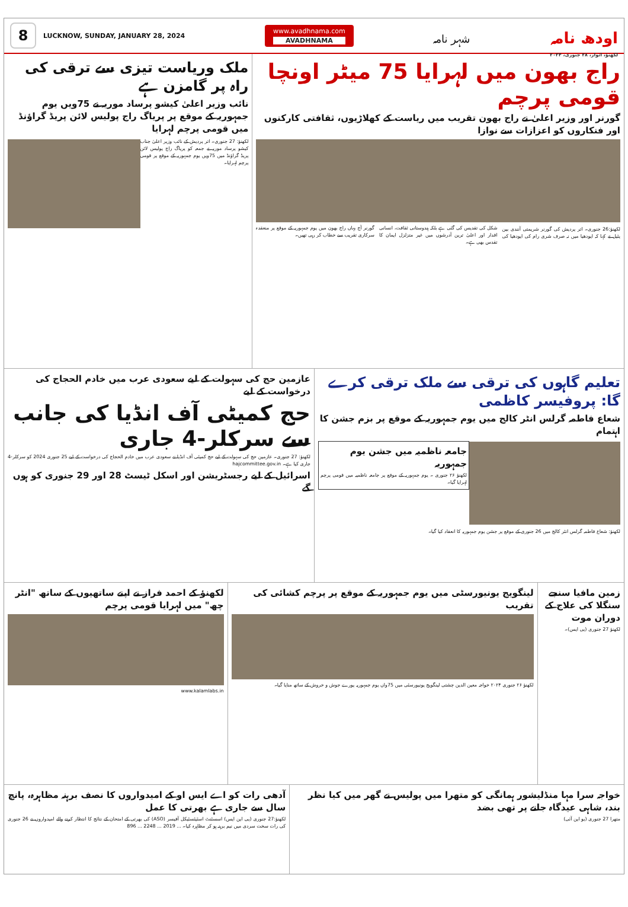8
LUCKNOW, SUNDAY, JANUARY 28, 2024
www.avadhnama.com
AVADHNAMA
شہر نامہ
اودھ نامہ
لکھنؤ، اتوار، ۲۸ جنوری، ۲۰۲۴
راج بھون میں لہرایا 75 میٹر اونچا قومی پرچم
گورنر اور وزیر اعلیٰ نے راج بھون تقریب میں ریاست کے کھلاڑیوں، ثقافتی کارکنوں اور فنکاروں کو اعزازات سے نوازا
لکھنؤ:26 جنوری۔ اتر پردیش کی گورنر شریمتی آنندی بین پٹیل نے کہا کہ ایودھیا میں نہ صرف شری رام کی ایودھیا کی شکل کی تقدیس کی گئی ہے بلکہ ہندوستانی ثقافت، انسانی اقدار اور اعلیٰ ترین آدرشوں میں غیر متزلزل ایمان کا تقدس بھی ہے۔
گورنر آج یہاں راج بھون میں یوم جمہوریہ کے موقع پر منعقدہ سرکاری تقریب سے خطاب کر رہی تھیں۔
ملک وریاست تیزی سے ترقی کی راہ پر گامزن ہے
نائب وزیر اعلیٰ کیشو پرساد موریہ نے 75ویں یوم جمہوریہ کے موقع پر پریاگ راج پولیس لائن پریڈ گراؤنڈ میں قومی پرچم لہرایا
لکھنؤ: 27 جنوری۔ اتر پردیش کے نائب وزیر اعلیٰ جناب کیشو پرساد موریہ نے جمعہ کو پریاگ راج پولیس لائن پریڈ گراؤنڈ میں 75ویں یوم جمہوریہ کے موقع پر قومی پرچم لہرایا۔
تعلیم گاہوں کی ترقی سے ملک ترقی کرے گا: پروفیسر کاظمی
شعاع فاطمہ گرلس انٹر کالج میں یوم جمہوریہ کے موقع پر بزم جشن کا اہتمام
جامعہ ناظمیہ میں جشن یوم جمہوریہ
لکھنؤ ۲۶ جنوری ۔ یوم جمہوریہ کے موقع پر جامعہ ناظمیہ میں قومی پرچم لہرایا گیا۔
لکھنؤ: شعاع فاطمہ گرلس انٹر کالج میں 26 جنوری کے موقع پر جشن یوم جمہوریہ کا انعقاد کیا گیا۔
عازمین حج کی سہولت کے لیے سعودی عرب میں خادم الحجاج کی درخواست کے لیے
حج کمیٹی آف انڈیا کی جانب سے سرکلر-4 جاری
لکھنؤ: 27 جنوری۔ عازمین حج کی سہولت کے لیے حج کمیٹی آف انڈیا نے سعودی عرب میں خادم الحجاج کی درخواست کے لیے 25 جنوری 2024 کو سرکلر-4 جاری کیا ہے۔ hajcommittee.gov.in
اسرائیل کے لیے رجسٹریشن اور اسکل ٹیسٹ 28 اور 29 جنوری کو ہوں گے
زمین مافیا سنجے سنگلا کی علاج کے دوران موت
لکھنؤ 27 جنوری (پی ایس)۔
لینگویج یونیورسٹی میں یوم جمہوریہ کے موقع پر پرچم کشائی کی تقریب
لکھنؤ ۲۶ جنوری ۲۰۲۴ خواجہ معین الدین چشتی لینگویج یونیورسٹی میں 75واں یوم جمہوریہ پورے جوش و خروش کے ساتھ منایا گیا۔
لکھنؤ کے احمد فراز نے اپنے ساتھیوں کے ساتھ "انٹر چھ" میں لہرایا قومی پرچم
www.kalamlabs.in
خواجہ سرا مہا منڈلیشور ہمانگی کو متھرا میں پولیس نے گھر میں کیا نظر بند، شاہی عیدگاہ جانے پر تھی بضد
متھرا 27 جنوری (یو این آئی)
آدھی رات کو اے ایس او کے امیدواروں کا نصف برہنہ مظاہرہ، پانچ سال سے جاری ہے بھرتی کا عمل
لکھنؤ:27 جنوری (پی این ایس) اسسٹنٹ اسٹیٹسٹیکل آفیسر (ASO) کی بھرتی کے امتحان کے نتائج کا انتظار کرنے والے امیدواروں نے 26 جنوری کی رات سخت سردی میں نیم برہنہ ہو کر مظاہرہ کیا۔ ... 2019 ... 2248 ... 896